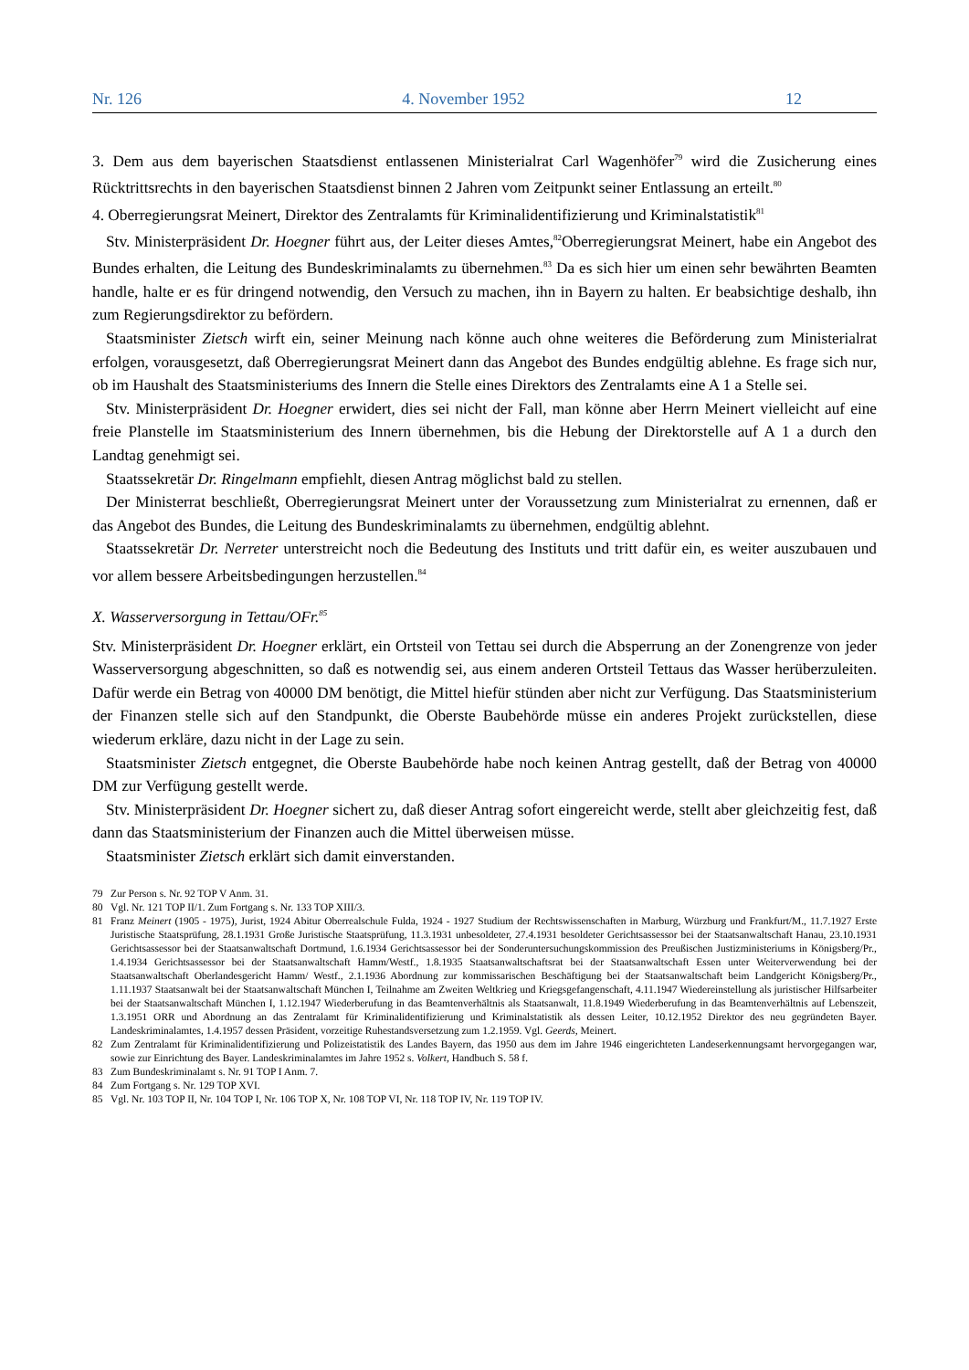Nr. 126 4. November 1952 12
3. Dem aus dem bayerischen Staatsdienst entlassenen Ministerialrat Carl Wagenhöfer<sup>79</sup> wird die Zusicherung eines Rücktrittsrechts in den bayerischen Staatsdienst binnen 2 Jahren vom Zeitpunkt seiner Entlassung an erteilt.<sup>80</sup>
4. Oberregierungsrat Meinert, Direktor des Zentralamts für Kriminalidentifizierung und Kriminalstatistik<sup>81</sup>
Stv. Ministerpräsident Dr. Hoegner führt aus, der Leiter dieses Amtes,<sup>82</sup>Oberregierungsrat Meinert, habe ein Angebot des Bundes erhalten, die Leitung des Bundeskriminalamts zu übernehmen.<sup>83</sup> Da es sich hier um einen sehr bewährten Beamten handle, halte er es für dringend notwendig, den Versuch zu machen, ihn in Bayern zu halten. Er beabsichtige deshalb, ihn zum Regierungsdirektor zu befördern.
Staatsminister Zietsch wirft ein, seiner Meinung nach könne auch ohne weiteres die Beförderung zum Ministerialrat erfolgen, vorausgesetzt, daß Oberregierungsrat Meinert dann das Angebot des Bundes endgültig ablehne. Es frage sich nur, ob im Haushalt des Staatsministeriums des Innern die Stelle eines Direktors des Zentralamts eine A 1 a Stelle sei.
Stv. Ministerpräsident Dr. Hoegner erwidert, dies sei nicht der Fall, man könne aber Herrn Meinert vielleicht auf eine freie Planstelle im Staatsministerium des Innern übernehmen, bis die Hebung der Direktorstelle auf A 1 a durch den Landtag genehmigt sei.
Staatssekretär Dr. Ringelmann empfiehlt, diesen Antrag möglichst bald zu stellen.
Der Ministerrat beschließt, Oberregierungsrat Meinert unter der Voraussetzung zum Ministerialrat zu ernennen, daß er das Angebot des Bundes, die Leitung des Bundeskriminalamts zu übernehmen, endgültig ablehnt.
Staatssekretär Dr. Nerreter unterstreicht noch die Bedeutung des Instituts und tritt dafür ein, es weiter auszubauen und vor allem bessere Arbeitsbedingungen herzustellen.<sup>84</sup>
X. Wasserversorgung in Tettau/OFr.<sup>85</sup>
Stv. Ministerpräsident Dr. Hoegner erklärt, ein Ortsteil von Tettau sei durch die Absperrung an der Zonengrenze von jeder Wasserversorgung abgeschnitten, so daß es notwendig sei, aus einem anderen Ortsteil Tettaus das Wasser herüberzuleiten. Dafür werde ein Betrag von 40000 DM benötigt, die Mittel hiefür stünden aber nicht zur Verfügung. Das Staatsministerium der Finanzen stelle sich auf den Standpunkt, die Oberste Baubehörde müsse ein anderes Projekt zurückstellen, diese wiederum erkläre, dazu nicht in der Lage zu sein.
Staatsminister Zietsch entgegnet, die Oberste Baubehörde habe noch keinen Antrag gestellt, daß der Betrag von 40000 DM zur Verfügung gestellt werde.
Stv. Ministerpräsident Dr. Hoegner sichert zu, daß dieser Antrag sofort eingereicht werde, stellt aber gleichzeitig fest, daß dann das Staatsministerium der Finanzen auch die Mittel überweisen müsse.
Staatsminister Zietsch erklärt sich damit einverstanden.
79 Zur Person s. Nr. 92 TOP V Anm. 31.
80 Vgl. Nr. 121 TOP II/1. Zum Fortgang s. Nr. 133 TOP XIII/3.
81 Franz Meinert (1905 - 1975), Jurist, 1924 Abitur Oberrealschule Fulda, 1924 - 1927 Studium der Rechtswissenschaften in Marburg, Würzburg und Frankfurt/M., 11.7.1927 Erste Juristische Staatsprüfung, 28.1.1931 Große Juristische Staatsprüfung, 11.3.1931 unbesoldeter, 27.4.1931 besoldeter Gerichtsassessor bei der Staatsanwaltschaft Hanau, 23.10.1931 Gerichtsassessor bei der Staatsanwaltschaft Dortmund, 1.6.1934 Gerichtsassessor bei der Sonderuntersuchungskommission des Preußischen Justizministeriums in Königsberg/Pr., 1.4.1934 Gerichtsassessor bei der Staatsanwaltschaft Hamm/Westf., 1.8.1935 Staatsanwaltschaftsrat bei der Staatsanwaltschaft Essen unter Weiterverwendung bei der Staatsanwaltschaft Oberlandesgericht Hamm/ Westf., 2.1.1936 Abordnung zur kommissarischen Beschäftigung bei der Staatsanwaltschaft beim Landgericht Königsberg/Pr., 1.11.1937 Staatsanwalt bei der Staatsanwaltschaft München I, Teilnahme am Zweiten Weltkrieg und Kriegsgefangenschaft, 4.11.1947 Wiedereinstellung als juristischer Hilfsarbeiter bei der Staatsanwaltschaft München I, 1.12.1947 Wiederberufung in das Beamtenverhältnis als Staatsanwalt, 11.8.1949 Wiederberufung in das Beamtenverhältnis auf Lebenszeit, 1.3.1951 ORR und Abordnung an das Zentralamt für Kriminalidentifizierung und Kriminalstatistik als dessen Leiter, 10.12.1952 Direktor des neu gegründeten Bayer. Landeskriminalamtes, 1.4.1957 dessen Präsident, vorzeitige Ruhestandsversetzung zum 1.2.1959. Vgl. Geerds, Meinert.
82 Zum Zentralamt für Kriminalidentifizierung und Polizeistatistik des Landes Bayern, das 1950 aus dem im Jahre 1946 eingerichteten Landeserkennungsamt hervorgegangen war, sowie zur Einrichtung des Bayer. Landeskriminalamtes im Jahre 1952 s. Volkert, Handbuch S. 58 f.
83 Zum Bundeskriminalamt s. Nr. 91 TOP I Anm. 7.
84 Zum Fortgang s. Nr. 129 TOP XVI.
85 Vgl. Nr. 103 TOP II, Nr. 104 TOP I, Nr. 106 TOP X, Nr. 108 TOP VI, Nr. 118 TOP IV, Nr. 119 TOP IV.